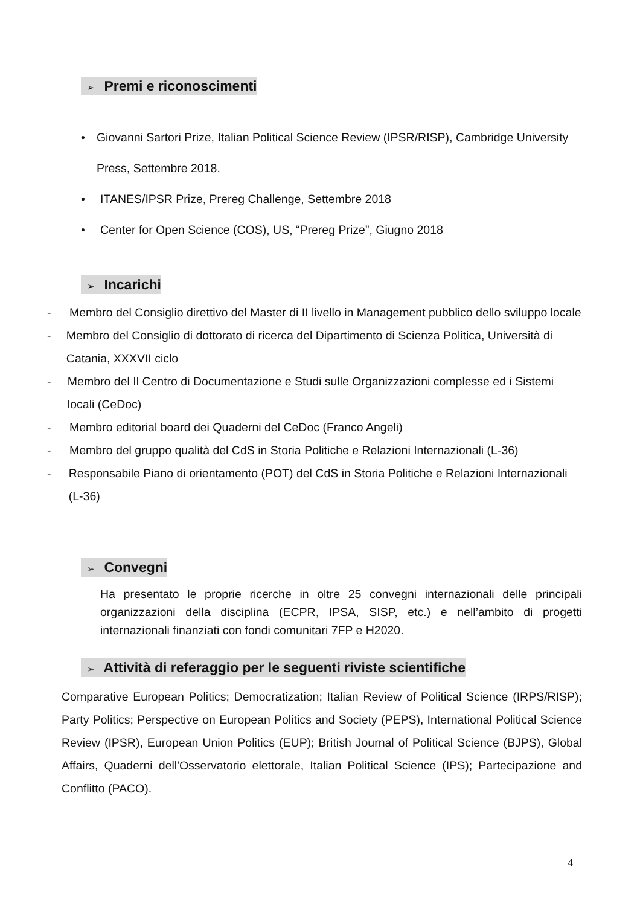➢ Premi e riconoscimenti
• Giovanni Sartori Prize, Italian Political Science Review (IPSR/RISP), Cambridge University Press, Settembre 2018.
• ITANES/IPSR Prize, Prereg Challenge, Settembre 2018
• Center for Open Science (COS), US, “Prereg Prize”, Giugno 2018
➢ Incarichi
- Membro del Consiglio direttivo del Master di II livello in Management pubblico dello sviluppo locale
- Membro del Consiglio di dottorato di ricerca del Dipartimento di Scienza Politica, Università di Catania, XXXVII ciclo
- Membro del Il Centro di Documentazione e Studi sulle Organizzazioni complesse ed i Sistemi locali (CeDoc)
- Membro editorial board dei Quaderni del CeDoc (Franco Angeli)
- Membro del gruppo qualità del CdS in Storia Politiche e Relazioni Internazionali (L-36)
- Responsabile Piano di orientamento (POT) del CdS in Storia Politiche e Relazioni Internazionali (L-36)
➢ Convegni
Ha presentato le proprie ricerche in oltre 25 convegni internazionali delle principali organizzazioni della disciplina (ECPR, IPSA, SISP, etc.) e nell’ambito di progetti internazionali finanziati con fondi comunitari 7FP e H2020.
➢ Attività di referaggio per le seguenti riviste scientifiche
Comparative European Politics; Democratization; Italian Review of Political Science (IRPS/RISP); Party Politics; Perspective on European Politics and Society (PEPS), International Political Science Review (IPSR), European Union Politics (EUP); British Journal of Political Science (BJPS), Global Affairs, Quaderni dell'Osservatorio elettorale, Italian Political Science (IPS); Partecipazione and Conflitto (PACO).
4